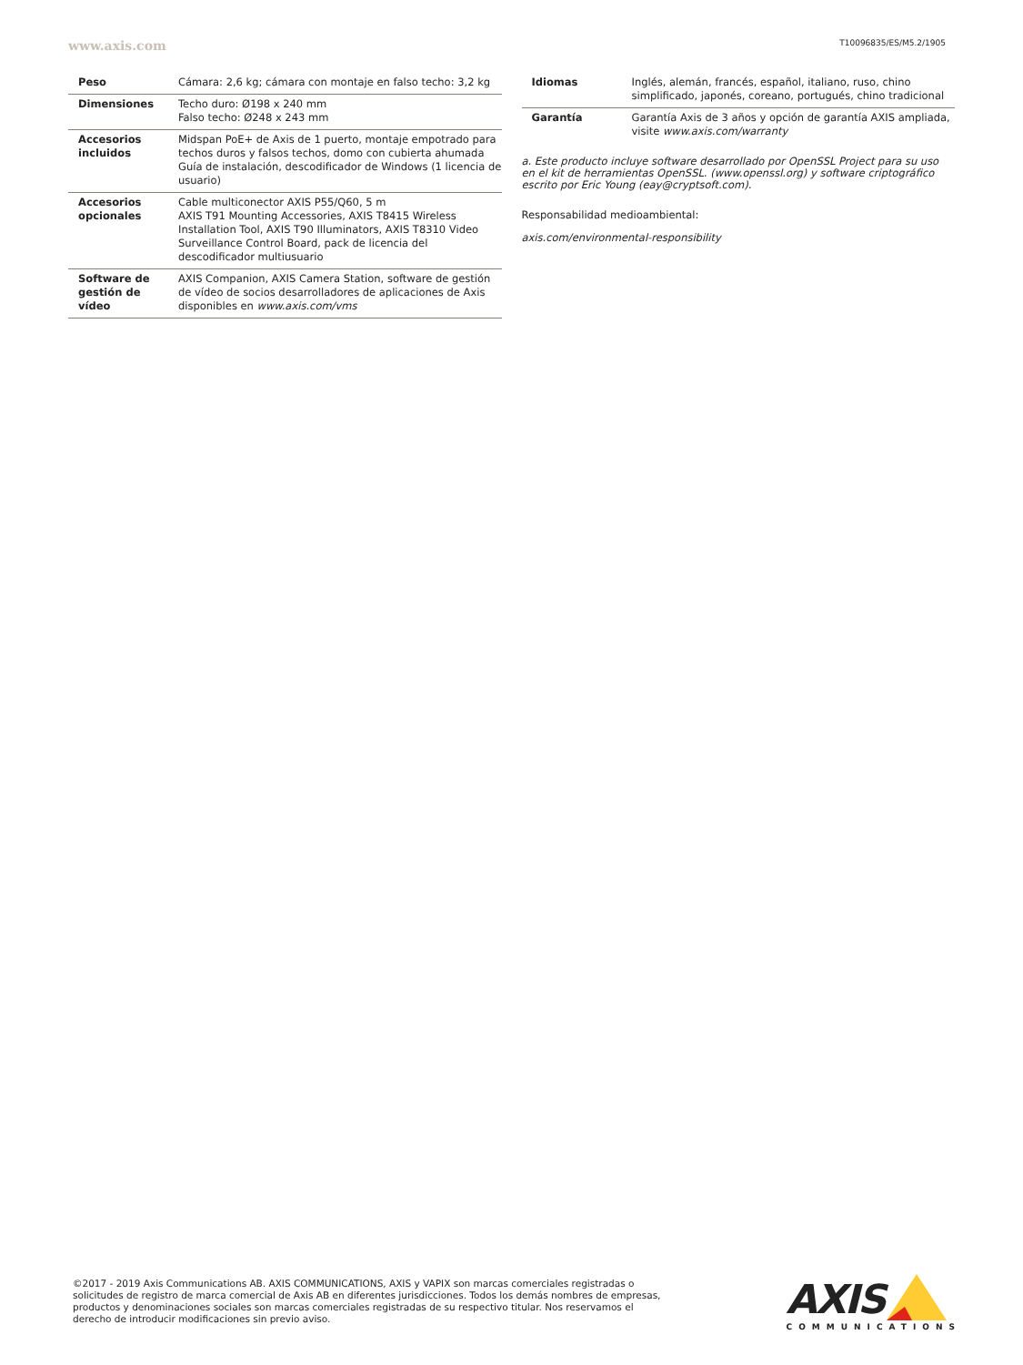www.axis.com T10096835/ES/M5.2/1905
| Peso | Cámara: 2,6 kg; cámara con montaje en falso techo: 3,2 kg |
| Dimensiones | Techo duro: Ø198 x 240 mm Falso techo: Ø248 x 243 mm |
| Accesorios incluidos | Midspan PoE+ de Axis de 1 puerto, montaje empotrado para techos duros y falsos techos, domo con cubierta ahumada Guía de instalación, descodificador de Windows (1 licencia de usuario) |
| Accesorios opcionales | Cable multiconector AXIS P55/Q60, 5 m AXIS T91 Mounting Accessories, AXIS T8415 Wireless Installation Tool, AXIS T90 Illuminators, AXIS T8310 Video Surveillance Control Board, pack de licencia del descodificador multiusuario |
| Software de gestión de vídeo | AXIS Companion, AXIS Camera Station, software de gestión de vídeo de socios desarrolladores de aplicaciones de Axis disponibles en www.axis.com/vms |
| Idiomas | Inglés, alemán, francés, español, italiano, ruso, chino simplificado, japonés, coreano, portugués, chino tradicional |
| Garantía | Garantía Axis de 3 años y opción de garantía AXIS ampliada, visite www.axis.com/warranty |
a. Este producto incluye software desarrollado por OpenSSL Project para su uso en el kit de herramientas OpenSSL. (www.openssl.org) y software criptográfico escrito por Eric Young (eay@cryptsoft.com).
Responsabilidad medioambiental:
axis.com/environmental-responsibility
©2017 - 2019 Axis Communications AB. AXIS COMMUNICATIONS, AXIS y VAPIX son marcas comerciales registradas o solicitudes de registro de marca comercial de Axis AB en diferentes jurisdicciones. Todos los demás nombres de empresas, productos y denominaciones sociales son marcas comerciales registradas de su respectivo titular. Nos reservamos el derecho de introducir modificaciones sin previo aviso.
AXIS
COMMUNICATIONS